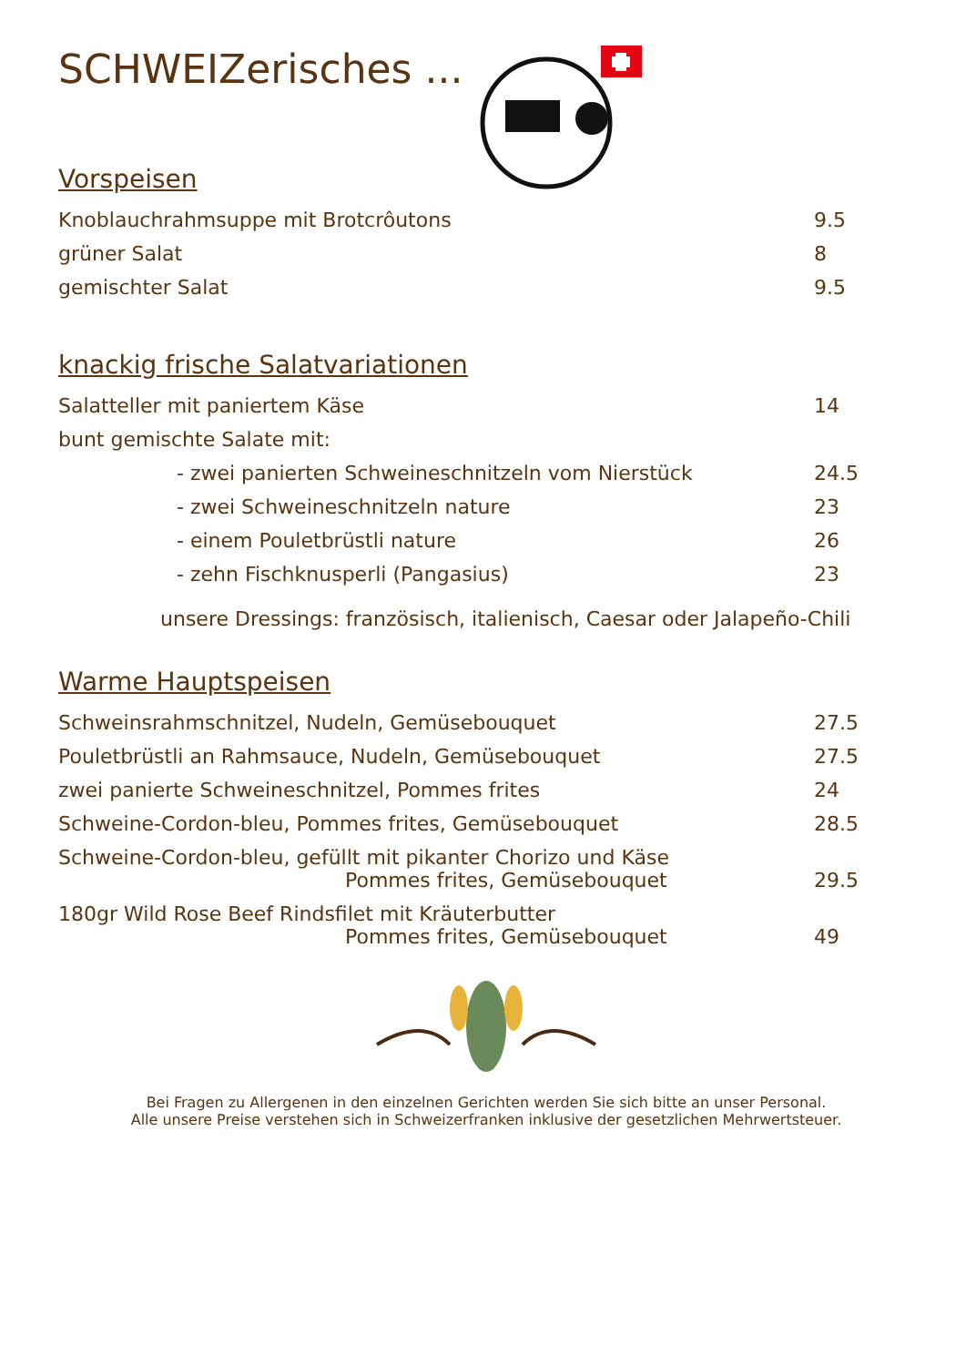SCHWEIZerisches ...
Vorspeisen
| Knoblauchrahmsuppe mit Brotcrôutons | 9.5 |
| grüner Salat | 8 |
| gemischter Salat | 9.5 |
knackig frische Salatvariationen
| Salatteller mit paniertem Käse | 14 |
| bunt gemischte Salate mit: | |
| - zwei panierten Schweineschnitzeln vom Nierstück | 24.5 |
| - zwei Schweineschnitzeln nature | 23 |
| - einem Pouletbrüstli nature | 26 |
| - zehn Fischknusperli (Pangasius) | 23 |
unsere Dressings: französisch, italienisch, Caesar oder Jalapeño-Chili
Warme Hauptspeisen
| Schweinsrahmschnitzel, Nudeln, Gemüsebouquet | 27.5 |
| Pouletbrüstli an Rahmsauce, Nudeln, Gemüsebouquet | 27.5 |
| zwei panierte Schweineschnitzel, Pommes frites | 24 |
| Schweine-Cordon-bleu, Pommes frites, Gemüsebouquet | 28.5 |
| Schweine-Cordon-bleu, gefüllt mit pikanter Chorizo und Käse Pommes frites, Gemüsebouquet | 29.5 |
| 180gr Wild Rose Beef Rindsfilet mit Kräuterbutter Pommes frites, Gemüsebouquet | 49 |
Bei Fragen zu Allergenen in den einzelnen Gerichten werden Sie sich bitte an unser Personal.
Alle unsere Preise verstehen sich in Schweizerfranken inklusive der gesetzlichen Mehrwertsteuer.